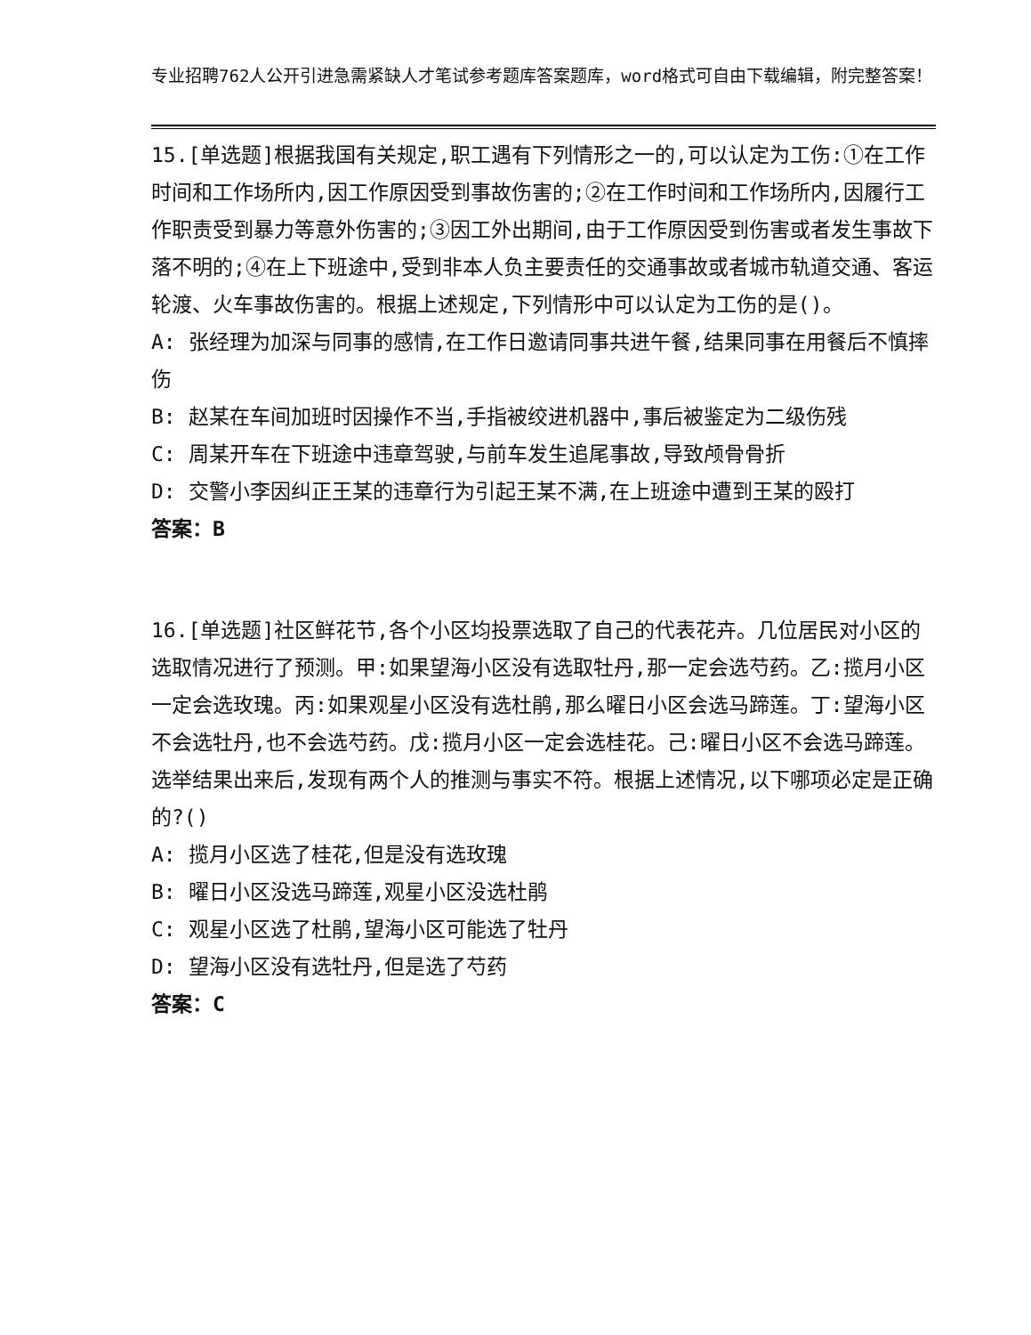专业招聘762人公开引进急需紧缺人才笔试参考题库答案题库，word格式可自由下载编辑，附完整答案！
15.[单选题]根据我国有关规定,职工遇有下列情形之一的,可以认定为工伤:①在工作时间和工作场所内,因工作原因受到事故伤害的;②在工作时间和工作场所内,因履行工作职责受到暴力等意外伤害的;③因工外出期间,由于工作原因受到伤害或者发生事故下落不明的;④在上下班途中,受到非本人负主要责任的交通事故或者城市轨道交通、客运轮渡、火车事故伤害的。根据上述规定,下列情形中可以认定为工伤的是()。
A: 张经理为加深与同事的感情,在工作日邀请同事共进午餐,结果同事在用餐后不慎摔伤
B: 赵某在车间加班时因操作不当,手指被绞进机器中,事后被鉴定为二级伤残
C: 周某开车在下班途中违章驾驶,与前车发生追尾事故,导致颅骨骨折
D: 交警小李因纠正王某的违章行为引起王某不满,在上班途中遭到王某的殴打
答案：B
16.[单选题]社区鲜花节,各个小区均投票选取了自己的代表花卉。几位居民对小区的选取情况进行了预测。甲:如果望海小区没有选取牡丹,那一定会选芍药。乙:揽月小区一定会选玫瑰。丙:如果观星小区没有选杜鹃,那么曜日小区会选马蹄莲。丁:望海小区不会选牡丹,也不会选芍药。戊:揽月小区一定会选桂花。己:曜日小区不会选马蹄莲。选举结果出来后,发现有两个人的推测与事实不符。根据上述情况,以下哪项必定是正确的?()
A: 揽月小区选了桂花,但是没有选玫瑰
B: 曜日小区没选马蹄莲,观星小区没选杜鹃
C: 观星小区选了杜鹃,望海小区可能选了牡丹
D: 望海小区没有选牡丹,但是选了芍药
答案：C